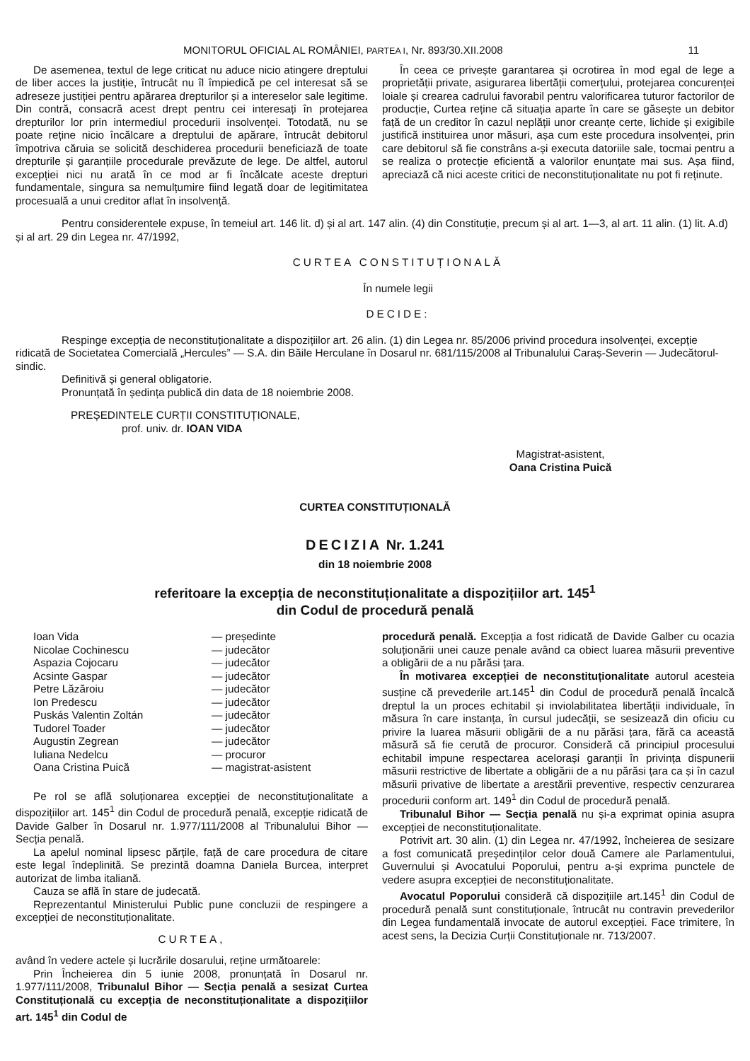MONITORUL OFICIAL AL ROMÂNIEI, PARTEA I, Nr. 893/30.XII.2008 11
De asemenea, textul de lege criticat nu aduce nicio atingere dreptului de liber acces la justiție, întrucât nu îl împiedică pe cel interesat să se adreseze justiției pentru apărarea drepturilor și a intereselor sale legitime. Din contră, consacră acest drept pentru cei interesați în protejarea drepturilor lor prin intermediul procedurii insolvenței. Totodată, nu se poate reține nicio încălcare a dreptului de apărare, întrucât debitorul împotriva căruia se solicită deschiderea procedurii beneficiază de toate drepturile și garanțiile procedurale prevăzute de lege. De altfel, autorul excepției nici nu arată în ce mod ar fi încălcate aceste drepturi fundamentale, singura sa nemulțumire fiind legată doar de legitimitatea procesuală a unui creditor aflat în insolvență.
În ceea ce privește garantarea și ocrotirea în mod egal de lege a proprietății private, asigurarea libertății comerțului, protejarea concurenței loiale și crearea cadrului favorabil pentru valorificarea tuturor factorilor de producție, Curtea reține că situația aparte în care se găsește un debitor față de un creditor în cazul neplății unor creanțe certe, lichide și exigibile justifică instituirea unor măsuri, așa cum este procedura insolvenței, prin care debitorul să fie constrâns a-și executa datoriile sale, tocmai pentru a se realiza o protecție eficientă a valorilor enunțate mai sus. Așa fiind, apreciază că nici aceste critici de neconstituționalitate nu pot fi reținute.
Pentru considerentele expuse, în temeiul art. 146 lit. d) și al art. 147 alin. (4) din Constituție, precum și al art. 1—3, al art. 11 alin. (1) lit. A.d) și al art. 29 din Legea nr. 47/1992,
CURTEA CONSTITUȚIONALĂ
În numele legii
DECIDE:
Respinge excepția de neconstituționalitate a dispozițiilor art. 26 alin. (1) din Legea nr. 85/2006 privind procedura insolvenței, excepție ridicată de Societatea Comercială „Hercules” — S.A. din Băile Herculane în Dosarul nr. 681/115/2008 al Tribunalului Caraș-Severin — Judecătorul-sindic.
Definitivă și general obligatorie.
Pronunțată în ședința publică din data de 18 noiembrie 2008.
PREȘEDINTELE CURȚII CONSTITUȚIONALE,
prof. univ. dr. IOAN VIDA
Magistrat-asistent,
Oana Cristina Puică
CURTEA CONSTITUȚIONALĂ
DECIZIA Nr. 1.241
din 18 noiembrie 2008
referitoare la excepția de neconstituționalitate a dispozițiilor art. 145<sup>1</sup>
din Codul de procedură penală
Ioan Vida — președinte Nicolae Cochinescu — judecător Aspazia Cojocaru — judecător Acsinte Gaspar — judecător Petre Lăzăroiu — judecător Ion Predescu — judecător Puskás Valentin Zoltán — judecător Tudorel Toader — judecător Augustin Zegrean — judecător Iuliana Nedelcu — procuror Oana Cristina Puică — magistrat-asistent
Pe rol se află soluționarea excepției de neconstituționalitate a dispozițiilor art. 145<sup>1</sup> din Codul de procedură penală, excepție ridicată de Davide Galber în Dosarul nr. 1.977/111/2008 al Tribunalului Bihor — Secția penală.
La apelul nominal lipsesc părțile, față de care procedura de citare este legal îndeplinită. Se prezintă doamna Daniela Burcea, interpret autorizat de limba italiană.
Cauza se află în stare de judecată.
Reprezentantul Ministerului Public pune concluzii de respingere a excepției de neconstituționalitate.
CURTEA,
având în vedere actele și lucrările dosarului, reține următoarele:
Prin Încheierea din 5 iunie 2008, pronunțată în Dosarul nr. 1.977/111/2008, Tribunalul Bihor — Secția penală a sesizat Curtea Constituțională cu excepția de neconstituționalitate a dispozițiilor art. 145<sup>1</sup> din Codul de
procedură penală. Excepția a fost ridicată de Davide Galber cu ocazia soluționării unei cauze penale având ca obiect luarea măsurii preventive a obligării de a nu părăsi țara.
În motivarea excepției de neconstituționalitate autorul acesteia susține că prevederile art.145<sup>1</sup> din Codul de procedură penală încalcă dreptul la un proces echitabil și inviolabilitatea libertății individuale, în măsura în care instanța, în cursul judecății, se sesizează din oficiu cu privire la luarea măsurii obligării de a nu părăsi țara, fără ca această măsură să fie cerută de procuror. Consideră că principiul procesului echitabil impune respectarea acelorași garanții în privința dispunerii măsurii restrictive de libertate a obligării de a nu părăsi țara ca și în cazul măsurii privative de libertate a arestării preventive, respectiv cenzurarea procedurii conform art. 149<sup>1</sup> din Codul de procedură penală.
Tribunalul Bihor — Secția penală nu și-a exprimat opinia asupra excepției de neconstituționalitate.
Potrivit art. 30 alin. (1) din Legea nr. 47/1992, încheierea de sesizare a fost comunicată președinților celor două Camere ale Parlamentului, Guvernului și Avocatului Poporului, pentru a-și exprima punctele de vedere asupra excepției de neconstituționalitate.
Avocatul Poporului consideră că dispozițiile art.145<sup>1</sup> din Codul de procedură penală sunt constituționale, întrucât nu contravin prevederilor din Legea fundamentală invocate de autorul excepției. Face trimitere, în acest sens, la Decizia Curții Constituționale nr. 713/2007.